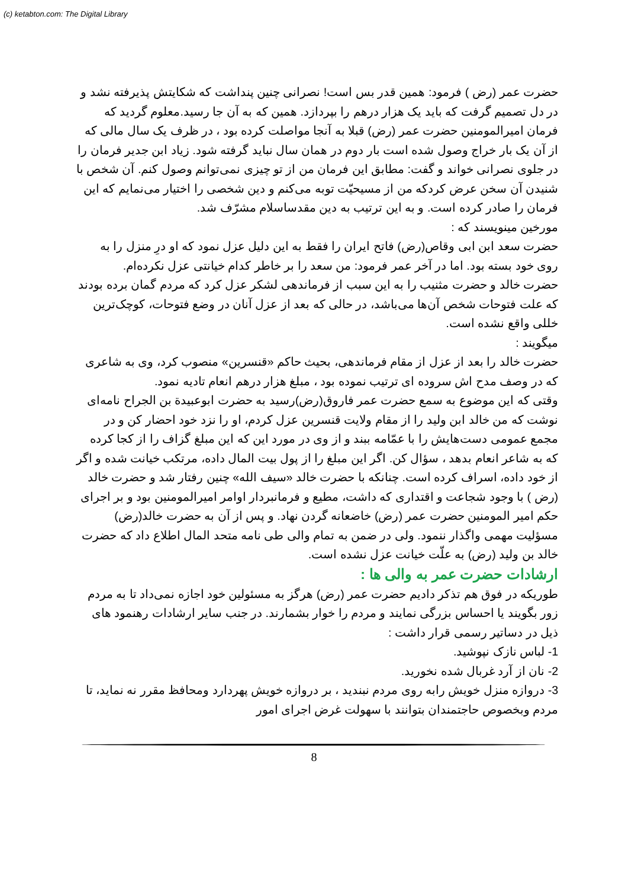(c) ketabton.com: The Digital Library
حضرت عمر (رض ) فرمود: همین قدر بس است! نصرانی چنین پنداشت که شکایتش پذیرفته نشد و در دل تصمیم گرفت که باید یک هزار درهم را بپردازد. همین که به آن جا رسید.معلوم گردید که فرمان امیرالمومنین حضرت عمر (رض) قبلا به آنجا مواصلت کرده بود ، در ظرف یک سال مالی که از آن یک بار خراج وصول شده است بار دوم در همان سال نباید گرفته شود. زیاد ابن جدیر فرمان را در جلوی نصرانی خواند و گفت: مطابق این فرمان من از تو چیزی نمی‌توانم وصول کنم. آن شخص با شنیدن آن سخن عرض کردکه من از مسیحیّت توبه می‌کنم و دین شخصی را اختیار می‌نمایم که این فرمان را صادر کرده است. و به این ترتیب به دین مقدساسلام مشرّف شد.
مورخین مینویسند که :
حضرت سعد ابن ابی وقاص(رض) فاتح ایران را فقط به این دلیل عزل نمود که او درِ منزل را به روی خود بسته بود. اما در آخر عمر فرمود: من سعد را بر خاطر کدام خیانتی عزل نکرده‌ام.
حضرت خالد و حضرت مثنیب را به این سبب از فرماندهی لشکر عزل کرد که مردم گمان برده بودند که علت فتوحات شخص آن‌ها می‌باشد، در حالی که بعد از عزل آنان در وضع فتوحات، کوچک‌ترین خللی واقع نشده است.
میگویند :
حضرت خالد را بعد از عزل از مقام فرماندهی، بحیث حاکم «قنسرین» منصوب کرد، وی به شاعری که در وصف مدح اش سروده ای ترتیب نموده بود ، مبلغ هزار درهم انعام تادیه نمود.
وقتی که این موضوع به سمع حضرت عمر فاروق(رض)رسید به حضرت ابوعبیدة بن الجراح نامه‌ای نوشت که من خالد ابن ولید را از مقام ولایت قنسرین عزل کردم، او را نزد خود احضار کن و در مجمع عمومی دست‌هایش را با عمّامه ببند و از وی در مورد این که این مبلغ گزاف را از کجا کرده که به شاعر انعام بدهد ، سؤال کن. اگر این مبلغ را از پول بیت المال داده، مرتکب خیانت شده و اگر از خود داده، اسراف کرده است. چنانکه با حضرت خالد «سیف الله» چنین رفتار شد و حضرت خالد (رض ) با وجود شجاعت و اقتداری که داشت، مطیع و فرمانبردار اوامر امیرالمومنین بود و بر اجرای حکم امیر المومنین حضرت عمر (رض) خاضعانه گردن نهاد. و پس از آن به حضرت خالد(رض) مسؤلیت مهمی واگذار ننمود. ولی در ضمن به تمام والی طی نامه متحد المال اطلاع داد که حضرت خالد بن ولید (رض) به علّت خیانت عزل نشده است.
ارشادات حضرت عمر به والی ها :
طوریکه در فوق هم تذکر دادیم حضرت عمر (رض) هرگز به مسئولین خود اجازه نمی‌داد تا به مردم زور بگویند یا احساس بزرگی نمایند و مردم را خوار بشمارند. در جنب سایر ارشادات رهنمود های ذیل در دساتیر رسمی قرار داشت :
1- لباس نازک نپوشید.
2- نان از آرد غربال شده نخورید.
3- دروازه منزل خویش رابه روی مردم نبندید ، بر دروازه خویش پهردارد ومحافظ مقرر نه نماید، تا مردم وبخصوص حاجتمندان بتوانند با سهولت غرض اجرای امور
8